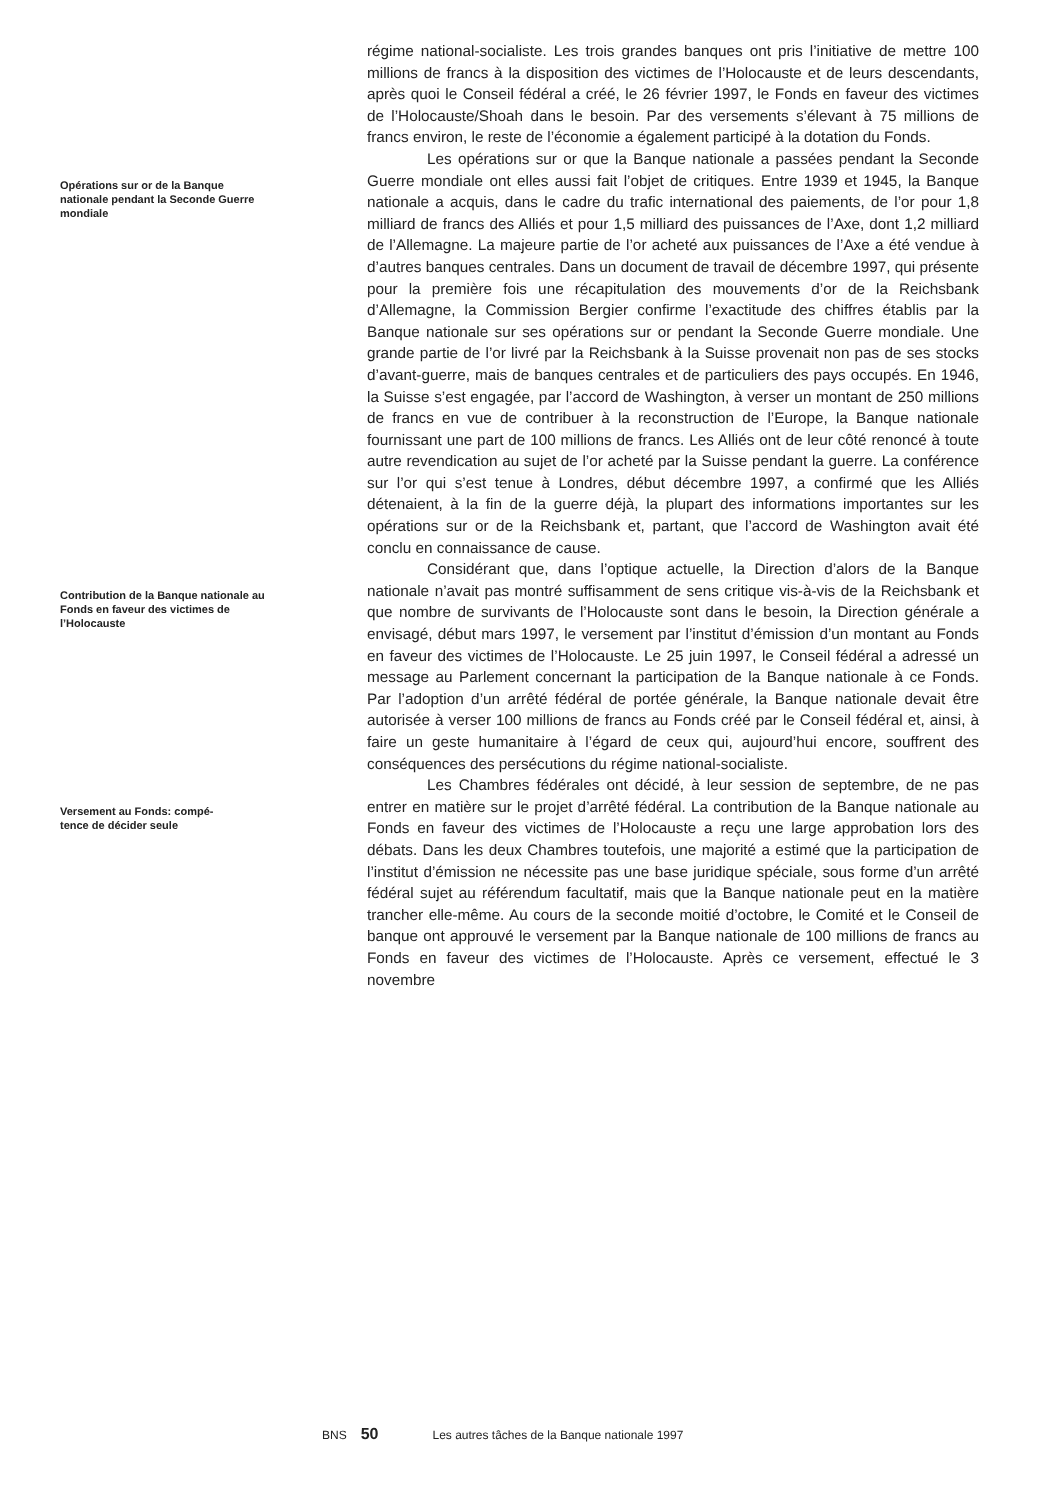régime national-socialiste. Les trois grandes banques ont pris l’initiative de mettre 100 millions de francs à la disposition des victimes de l’Holocauste et de leurs descendants, après quoi le Conseil fédéral a créé, le 26 février 1997, le Fonds en faveur des victimes de l’Holocauste/Shoah dans le besoin. Par des versements s’élevant à 75 millions de francs environ, le reste de l’économie a également participé à la dotation du Fonds.
Opérations sur or de la Banque nationale pendant la Seconde Guerre mondiale
Les opérations sur or que la Banque nationale a passées pendant la Seconde Guerre mondiale ont elles aussi fait l’objet de critiques. Entre 1939 et 1945, la Banque nationale a acquis, dans le cadre du trafic international des paiements, de l’or pour 1,8 milliard de francs des Alliés et pour 1,5 milliard des puissances de l’Axe, dont 1,2 milliard de l’Allemagne. La majeure partie de l’or acheté aux puissances de l’Axe a été vendue à d’autres banques centrales. Dans un document de travail de décembre 1997, qui présente pour la première fois une récapitulation des mouvements d’or de la Reichsbank d’Allemagne, la Commission Bergier confirme l’exactitude des chiffres établis par la Banque nationale sur ses opérations sur or pendant la Seconde Guerre mondiale. Une grande partie de l’or livré par la Reichsbank à la Suisse provenait non pas de ses stocks d’avant-guerre, mais de banques centrales et de particuliers des pays occupés. En 1946, la Suisse s’est engagée, par l’accord de Washington, à verser un montant de 250 millions de francs en vue de contribuer à la reconstruction de l’Europe, la Banque nationale fournissant une part de 100 millions de francs. Les Alliés ont de leur côté renoncé à toute autre revendication au sujet de l’or acheté par la Suisse pendant la guerre. La conférence sur l’or qui s’est tenue à Londres, début décembre 1997, a confirmé que les Alliés détenaient, à la fin de la guerre déjà, la plupart des informations importantes sur les opérations sur or de la Reichsbank et, partant, que l’accord de Washington avait été conclu en connaissance de cause.
Contribution de la Banque nationale au Fonds en faveur des victimes de l’Holocauste
Considérant que, dans l’optique actuelle, la Direction d’alors de la Banque nationale n’avait pas montré suffisamment de sens critique vis-à-vis de la Reichsbank et que nombre de survivants de l’Holocauste sont dans le besoin, la Direction générale a envisagé, début mars 1997, le versement par l’institut d’émission d’un montant au Fonds en faveur des victimes de l’Holocauste. Le 25 juin 1997, le Conseil fédéral a adressé un message au Parlement concernant la participation de la Banque nationale à ce Fonds. Par l’adoption d’un arrêté fédéral de portée générale, la Banque nationale devait être autorisée à verser 100 millions de francs au Fonds créé par le Conseil fédéral et, ainsi, à faire un geste humanitaire à l’égard de ceux qui, aujourd’hui encore, souffrent des conséquences des persécutions du régime national-socialiste.
Versement au Fonds: compé-
tence de décider seule
Les Chambres fédérales ont décidé, à leur session de septembre, de ne pas entrer en matière sur le projet d’arrêté fédéral. La contribution de la Banque nationale au Fonds en faveur des victimes de l’Holocauste a reçu une large approbation lors des débats. Dans les deux Chambres toutefois, une majorité a estimé que la participation de l’institut d’émission ne nécessite pas une base juridique spéciale, sous forme d’un arrêté fédéral sujet au référendum facultatif, mais que la Banque nationale peut en la matière trancher elle-même. Au cours de la seconde moitié d’octobre, le Comité et le Conseil de banque ont approuvé le versement par la Banque nationale de 100 millions de francs au Fonds en faveur des victimes de l’Holocauste. Après ce versement, effectué le 3 novembre
BNS 50 Les autres tâches de la Banque nationale 1997